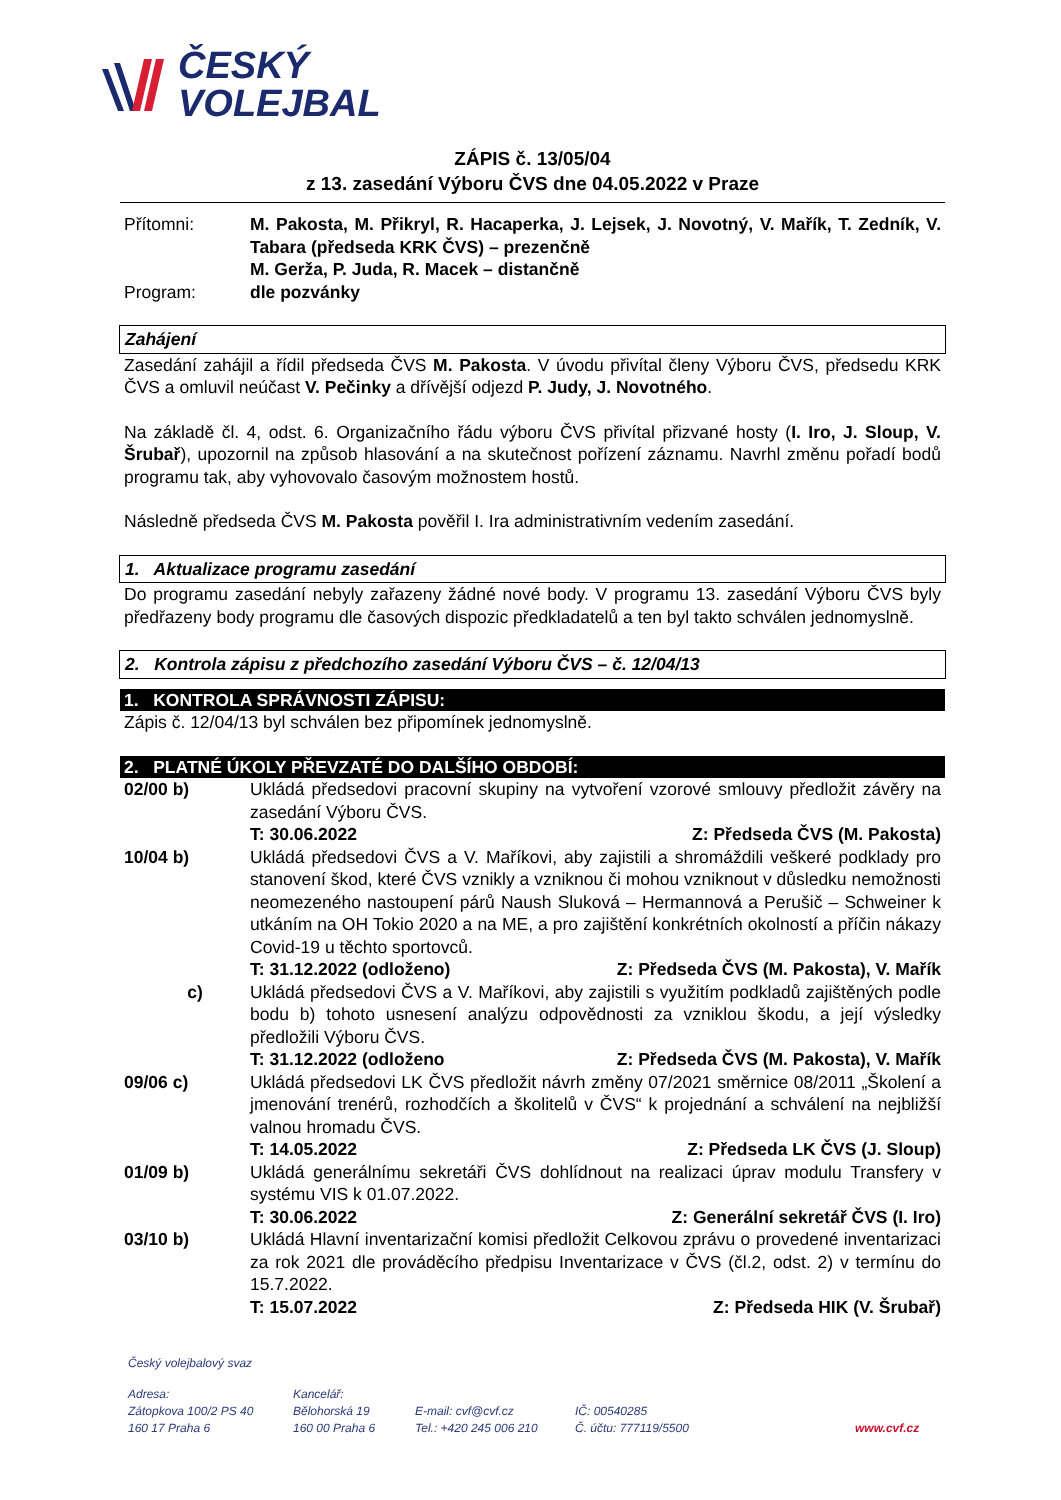ČESKÝ
VOLEJBAL
ZÁPIS č. 13/05/04
z 13. zasedání Výboru ČVS dne 04.05.2022 v Praze
Přítomni: M. Pakosta, M. Přikryl, R. Hacaperka, J. Lejsek, J. Novotný, V. Mařík, T. Zedník, V. Tabara (předseda KRK ČVS) – prezenčně
M. Gerža, P. Juda, R. Macek – distančně
Program: dle pozvánky
Zahájení
Zasedání zahájil a řídil předseda ČVS M. Pakosta. V úvodu přivítal členy Výboru ČVS, předsedu KRK ČVS a omluvil neúčast V. Pečinky a dřívější odjezd P. Judy, J. Novotného.
Na základě čl. 4, odst. 6. Organizačního řádu výboru ČVS přivítal přizvané hosty (I. Iro, J. Sloup, V. Šrubař), upozornil na způsob hlasování a na skutečnost pořízení záznamu. Navrhl změnu pořadí bodů programu tak, aby vyhovovalo časovým možnostem hostů.
Následně předseda ČVS M. Pakosta pověřil I. Ira administrativním vedením zasedání.
1. Aktualizace programu zasedání
Do programu zasedání nebyly zařazeny žádné nové body. V programu 13. zasedání Výboru ČVS byly předřazeny body programu dle časových dispozic předkladatelů a ten byl takto schválen jednomyslně.
2. Kontrola zápisu z předchozího zasedání Výboru ČVS – č. 12/04/13
1. KONTROLA SPRÁVNOSTI ZÁPISU:
Zápis č. 12/04/13 byl schválen bez připomínek jednomyslně.
2. PLATNÉ ÚKOLY PŘEVZATÉ DO DALŠÍHO OBDOBÍ:
02/00 b) Ukládá předsedovi pracovní skupiny na vytvoření vzorové smlouvy předložit závěry na zasedání Výboru ČVS.
T: 30.06.2022 Z: Předseda ČVS (M. Pakosta)
10/04 b) Ukládá předsedovi ČVS a V. Maříkovi, aby zajistili a shromáždili veškeré podklady pro stanovení škod, které ČVS vznikly a vzniknou či mohou vzniknout v důsledku nemožnosti neomezeného nastoupení párů Naush Sluková – Hermannová a Perušič – Schweiner k utkáním na OH Tokio 2020 a na ME, a pro zajištění konkrétních okolností a příčin nákazy Covid-19 u těchto sportovců.
T: 31.12.2022 (odloženo) Z: Předseda ČVS (M. Pakosta), V. Mařík
c) Ukládá předsedovi ČVS a V. Maříkovi, aby zajistili s využitím podkladů zajištěných podle bodu b) tohoto usnesení analýzu odpovědnosti za vzniklou škodu, a její výsledky předložili Výboru ČVS.
T: 31.12.2022 (odloženo Z: Předseda ČVS (M. Pakosta), V. Mařík
09/06 c) Ukládá předsedovi LK ČVS předložit návrh změny 07/2021 směrnice 08/2011 „Školení a jmenování trenérů, rozhodčích a školitelů v ČVS“ k projednání a schválení na nejbližší valnou hromadu ČVS.
T: 14.05.2022 Z: Předseda LK ČVS (J. Sloup)
01/09 b) Ukládá generálnímu sekretáři ČVS dohlídnout na realizaci úprav modulu Transfery v systému VIS k 01.07.2022.
T: 30.06.2022 Z: Generální sekretář ČVS (I. Iro)
03/10 b) Ukládá Hlavní inventarizační komisi předložit Celkovou zprávu o provedené inventarizaci za rok 2021 dle prováděcího předpisu Inventarizace v ČVS (čl.2, odst. 2) v termínu do 15.7.2022.
T: 15.07.2022 Z: Předseda HIK (V. Šrubař)
Český volejbalový svaz
Adresa:
Zátopkova 100/2 PS 40
160 17 Praha 6
Kancelář:
Bělohorská 19
160 00 Praha 6
E-mail: cvf@cvf.cz
Tel.: +420 245 006 210
IČ: 00540285
Č. účtu: 777119/5500
www.cvf.cz